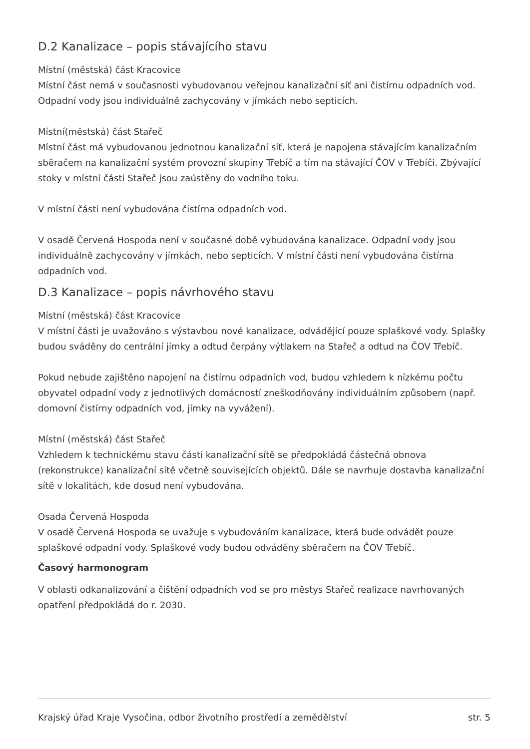D.2 Kanalizace – popis stávajícího stavu
Místní (městská) část Kracovice
Místní část nemá v současnosti vybudovanou veřejnou kanalizační síť ani čistírnu odpadních vod. Odpadní vody jsou individuálně zachycovány v jímkách nebo septicích.
Místní(městská) část Stařeč
Místní část má vybudovanou jednotnou kanalizační síť, která je napojena stávajícím kanalizačním sběračem na kanalizační systém provozní skupiny Třebíč a tím na stávající ČOV v Třebíči. Zbývající stoky v místní části Stařeč jsou zaústěny do vodního toku.
V místní části není vybudována čistírna odpadních vod.
V osadě Červená Hospoda není v současné době vybudována kanalizace. Odpadní vody jsou individuálně zachycovány v jímkách, nebo septicích. V místní části není vybudována čistírna odpadních vod.
D.3 Kanalizace – popis návrhového stavu
Místní (městská) část Kracovice
V místní části je uvažováno s výstavbou nové kanalizace, odvádějící pouze splaškové vody. Splašky budou sváděny do centrální jímky a odtud čerpány výtlakem na Stařeč a odtud na ČOV Třebíč.
Pokud nebude zajištěno napojení na čistírnu odpadních vod, budou vzhledem k nízkému počtu obyvatel odpadní vody z jednotlivých domácností zneškodňovány individuálním způsobem (např. domovní čistírny odpadních vod, jímky na vyvážení).
Místní (městská) část Stařeč
Vzhledem k technickému stavu části kanalizační sítě se předpokládá částečná obnova (rekonstrukce) kanalizační sítě včetně souvisejících objektů. Dále se navrhuje dostavba kanalizační sítě v lokalitách, kde dosud není vybudována.
Osada Červená Hospoda
V osadě Červená Hospoda se uvažuje s vybudováním kanalizace, která bude odvádět pouze splaškové odpadní vody. Splaškové vody budou odváděny sběračem na ČOV Třebíč.
Časový harmonogram
V oblasti odkanalizování a čištění odpadních vod se pro městys Stařeč realizace navrhovaných opatření předpokládá do r. 2030.
Krajský úřad Kraje Vysočina, odbor životního prostředí a zemědělství str. 5